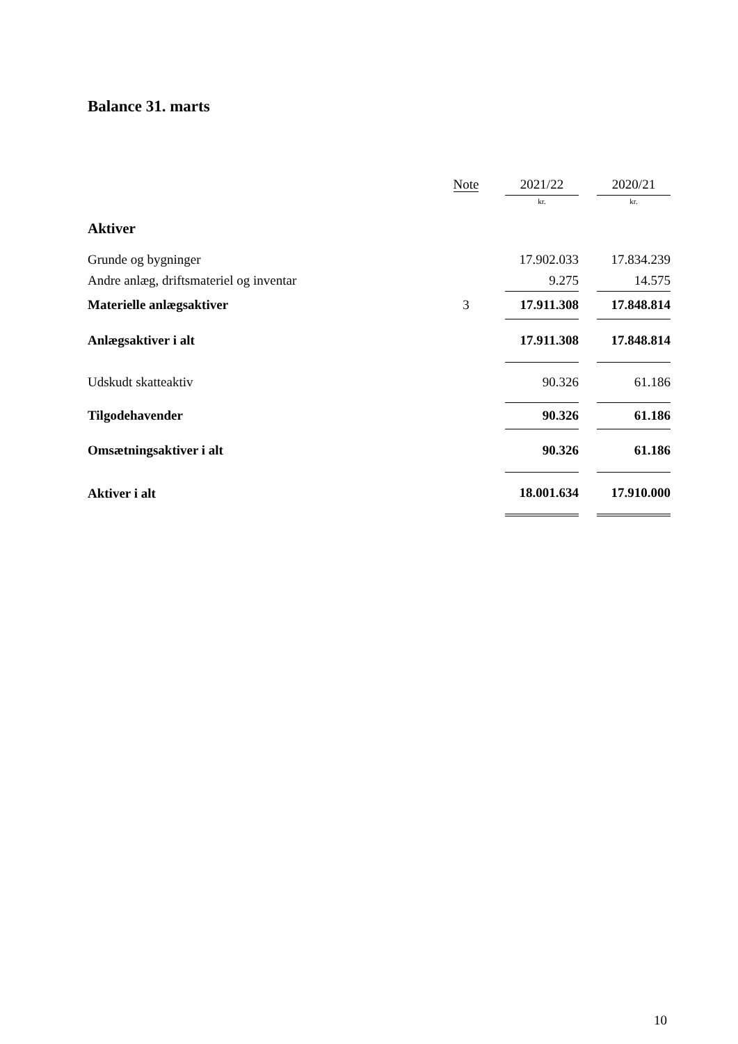Balance 31. marts
| | Note | | 2021/22 | | 2020/21 |
| | | | kr. | | kr. |
| Aktiver | | | | | |
| Grunde og bygninger | | | 17.902.033 | | 17.834.239 |
| Andre anlæg, driftsmateriel og inventar | | | 9.275 | | 14.575 |
| Materielle anlægsaktiver | 3 | | 17.911.308 | | 17.848.814 |
| Anlægsaktiver i alt | | | 17.911.308 | | 17.848.814 |
| Udskudt skatteaktiv | | | 90.326 | | 61.186 |
| Tilgodehavender | | | 90.326 | | 61.186 |
| Omsætningsaktiver i alt | | | 90.326 | | 61.186 |
| Aktiver i alt | | | 18.001.634 | | 17.910.000 |
10